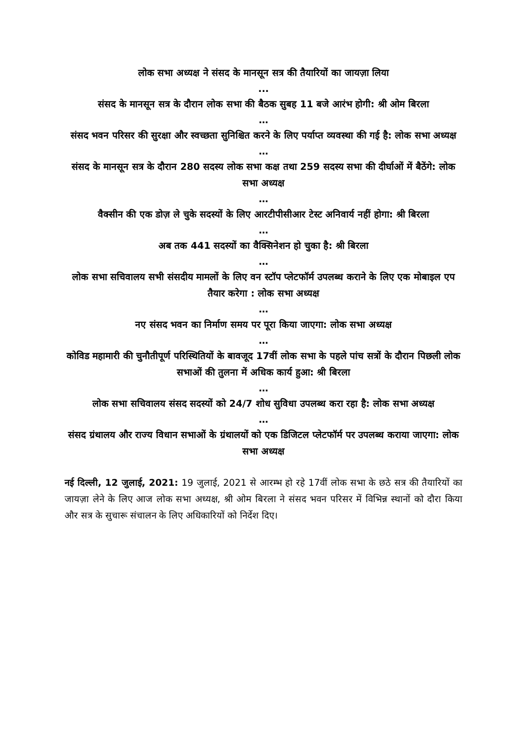लोक सभा अध्यक्ष ने संसद के मानसून सत्र की तैयारियों का जायज़ा लिया
...
संसद के मानसून सत्र के दौरान लोक सभा की बैठक सुबह 11 बजे आरंभ होगी: श्री ओम बिरला
…
संसद भवन परिसर की सुरक्षा और स्वच्छता सुनिश्चित करने के लिए पर्याप्त व्यवस्था की गई है: लोक सभा अध्यक्ष
…
संसद के मानसून सत्र के दौरान 280 सदस्य लोक सभा कक्ष तथा 259 सदस्य सभा की दीर्घाओं में बैठेंगे: लोक सभा अध्यक्ष
…
वैक्सीन की एक डोज़ ले चुके सदस्यों के लिए आरटीपीसीआर टेस्ट अनिवार्य नहीं होगा: श्री बिरला
…
अब तक 441 सदस्यों का वैक्सिनेशन हो चुका है: श्री बिरला
…
लोक सभा सचिवालय सभी संसदीय मामलों के लिए वन स्टॉप प्लेटफॉर्म उपलब्ध कराने के लिए एक मोबाइल एप तैयार करेगा : लोक सभा अध्यक्ष
…
नए संसद भवन का निर्माण समय पर पूरा किया जाएगा: लोक सभा अध्यक्ष
…
कोविड महामारी की चुनौतीपूर्ण परिस्थितियों के बावजूद 17वीं लोक सभा के पहले पांच सत्रों के दौरान पिछली लोक सभाओं की तुलना में अधिक कार्य हुआ: श्री बिरला
…
लोक सभा सचिवालय संसद सदस्यों को 24/7 शोध सुविधा उपलब्ध करा रहा है: लोक सभा अध्यक्ष
…
संसद ग्रंथालय और राज्य विधान सभाओं के ग्रंथालयों को एक डिजिटल प्लेटफॉर्म पर उपलब्ध कराया जाएगा: लोक सभा अध्यक्ष
नई दिल्ली, 12 जुलाई, 2021: 19 जुलाई, 2021 से आरम्भ हो रहे 17वीं लोक सभा के छठे सत्र की तैयारियों का जायज़ा लेने के लिए आज लोक सभा अध्यक्ष, श्री ओम बिरला ने संसद भवन परिसर में विभिन्न स्थानों को दौरा किया और सत्र के सुचारू संचालन के लिए अधिकारियों को निर्देश दिए।